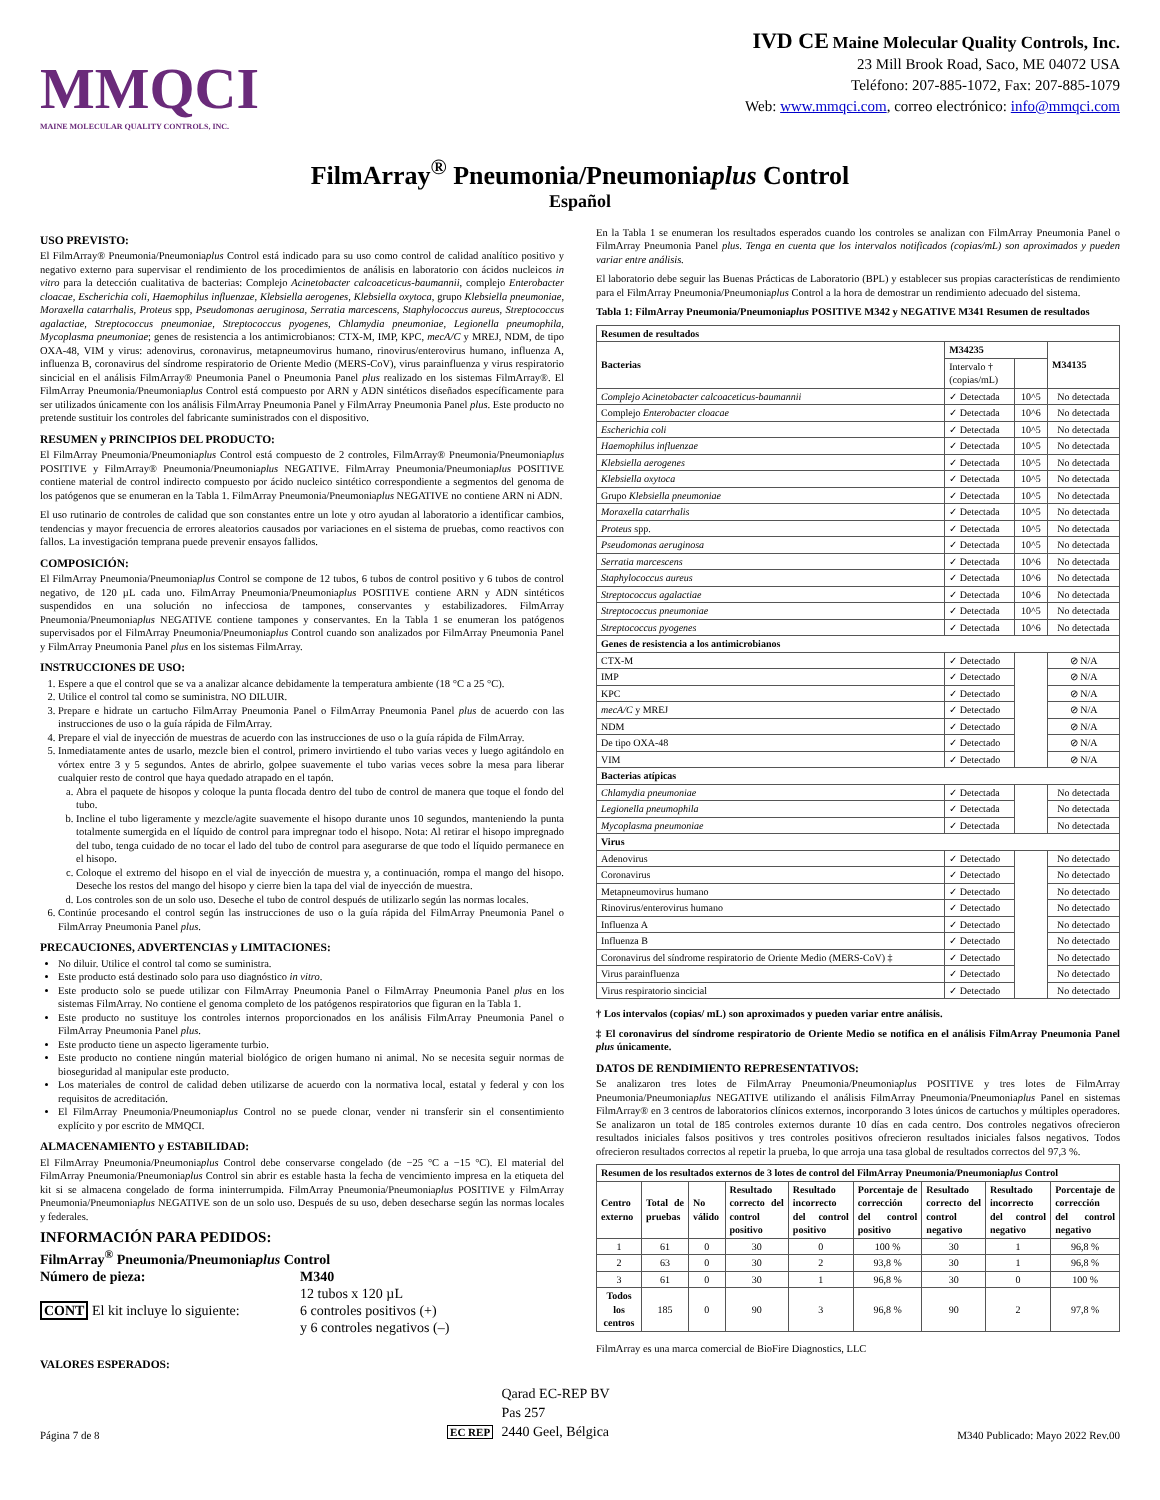MMQCI
MAINE MOLECULAR QUALITY CONTROLS, INC.
IVD CE Maine Molecular Quality Controls, Inc.
23 Mill Brook Road, Saco, ME 04072 USA
Teléfono: 207-885-1072, Fax: 207-885-1079
Web: www.mmqci.com, correo electrónico: info@mmqci.com
FilmArray<sup>®</sup> Pneumonia/Pneumoniaplus Control
Español
USO PREVISTO:
El FilmArray® Pneumonia/Pneumoniaplus Control está indicado para su uso como control de calidad analítico positivo y negativo externo para supervisar el rendimiento de los procedimientos de análisis en laboratorio con ácidos nucleicos in vitro para la detección cualitativa de bacterias: Complejo Acinetobacter calcoaceticus-baumannii, complejo Enterobacter cloacae, Escherichia coli, Haemophilus influenzae, Klebsiella aerogenes, Klebsiella oxytoca, grupo Klebsiella pneumoniae, Moraxella catarrhalis, Proteus spp, Pseudomonas aeruginosa, Serratia marcescens, Staphylococcus aureus, Streptococcus agalactiae, Streptococcus pneumoniae, Streptococcus pyogenes, Chlamydia pneumoniae, Legionella pneumophila, Mycoplasma pneumoniae; genes de resistencia a los antimicrobianos: CTX-M, IMP, KPC, mecA/C y MREJ, NDM, de tipo OXA-48, VIM y virus: adenovirus, coronavirus, metapneumovirus humano, rinovirus/enterovirus humano, influenza A, influenza B, coronavirus del síndrome respiratorio de Oriente Medio (MERS-CoV), virus parainfluenza y virus respiratorio sincicial en el análisis FilmArray® Pneumonia Panel o Pneumonia Panel plus realizado en los sistemas FilmArray®. El FilmArray Pneumonia/Pneumoniaplus Control está compuesto por ARN y ADN sintéticos diseñados específicamente para ser utilizados únicamente con los análisis FilmArray Pneumonia Panel y FilmArray Pneumonia Panel plus. Este producto no pretende sustituir los controles del fabricante suministrados con el dispositivo.
RESUMEN y PRINCIPIOS DEL PRODUCTO:
El FilmArray Pneumonia/Pneumoniaplus Control está compuesto de 2 controles, FilmArray® Pneumonia/Pneumoniaplus POSITIVE y FilmArray® Pneumonia/Pneumoniaplus NEGATIVE. FilmArray Pneumonia/Pneumoniaplus POSITIVE contiene material de control indirecto compuesto por ácido nucleico sintético correspondiente a segmentos del genoma de los patógenos que se enumeran en la Tabla 1. FilmArray Pneumonia/Pneumoniaplus NEGATIVE no contiene ARN ni ADN.
El uso rutinario de controles de calidad que son constantes entre un lote y otro ayudan al laboratorio a identificar cambios, tendencias y mayor frecuencia de errores aleatorios causados por variaciones en el sistema de pruebas, como reactivos con fallos. La investigación temprana puede prevenir ensayos fallidos.
COMPOSICIÓN:
El FilmArray Pneumonia/Pneumoniaplus Control se compone de 12 tubos, 6 tubos de control positivo y 6 tubos de control negativo, de 120 µL cada uno. FilmArray Pneumonia/Pneumoniaplus POSITIVE contiene ARN y ADN sintéticos suspendidos en una solución no infecciosa de tampones, conservantes y estabilizadores. FilmArray Pneumonia/Pneumoniaplus NEGATIVE contiene tampones y conservantes. En la Tabla 1 se enumeran los patógenos supervisados por el FilmArray Pneumonia/Pneumoniaplus Control cuando son analizados por FilmArray Pneumonia Panel y FilmArray Pneumonia Panel plus en los sistemas FilmArray.
INSTRUCCIONES DE USO:
1. Espere a que el control que se va a analizar alcance debidamente la temperatura ambiente (18 °C a 25 °C).
2. Utilice el control tal como se suministra. NO DILUIR.
3. Prepare e hidrate un cartucho FilmArray Pneumonia Panel o FilmArray Pneumonia Panel plus de acuerdo con las instrucciones de uso o la guía rápida de FilmArray.
4. Prepare el vial de inyección de muestras de acuerdo con las instrucciones de uso o la guía rápida de FilmArray.
5. Inmediatamente antes de usarlo, mezcle bien el control, primero invirtiendo el tubo varias veces y luego agitándolo en vórtex entre 3 y 5 segundos. Antes de abrirlo, golpee suavemente el tubo varias veces sobre la mesa para liberar cualquier resto de control que haya quedado atrapado en el tapón.
a. Abra el paquete de hisopos y coloque la punta flocada dentro del tubo de control de manera que toque el fondo del tubo.
b. Incline el tubo ligeramente y mezcle/agite suavemente el hisopo durante unos 10 segundos, manteniendo la punta totalmente sumergida en el líquido de control para impregnar todo el hisopo. Nota: Al retirar el hisopo impregnado del tubo, tenga cuidado de no tocar el lado del tubo de control para asegurarse de que todo el líquido permanece en el hisopo.
c. Coloque el extremo del hisopo en el vial de inyección de muestra y, a continuación, rompa el mango del hisopo. Deseche los restos del mango del hisopo y cierre bien la tapa del vial de inyección de muestra.
d. Los controles son de un solo uso. Deseche el tubo de control después de utilizarlo según las normas locales.
6. Continúe procesando el control según las instrucciones de uso o la guía rápida del FilmArray Pneumonia Panel o FilmArray Pneumonia Panel plus.
PRECAUCIONES, ADVERTENCIAS y LIMITACIONES:
No diluir. Utilice el control tal como se suministra.
Este producto está destinado solo para uso diagnóstico in vitro.
Este producto solo se puede utilizar con FilmArray Pneumonia Panel o FilmArray Pneumonia Panel plus en los sistemas FilmArray. No contiene el genoma completo de los patógenos respiratorios que figuran en la Tabla 1.
Este producto no sustituye los controles internos proporcionados en los análisis FilmArray Pneumonia Panel o FilmArray Pneumonia Panel plus.
Este producto tiene un aspecto ligeramente turbio.
Este producto no contiene ningún material biológico de origen humano ni animal. No se necesita seguir normas de bioseguridad al manipular este producto.
Los materiales de control de calidad deben utilizarse de acuerdo con la normativa local, estatal y federal y con los requisitos de acreditación.
El FilmArray Pneumonia/Pneumoniaplus Control no se puede clonar, vender ni transferir sin el consentimiento explícito y por escrito de MMQCI.
ALMACENAMIENTO y ESTABILIDAD:
El FilmArray Pneumonia/Pneumoniaplus Control debe conservarse congelado (de −25 °C a −15 °C). El material del FilmArray Pneumonia/Pneumoniaplus Control sin abrir es estable hasta la fecha de vencimiento impresa en la etiqueta del kit si se almacena congelado de forma ininterrumpida. FilmArray Pneumonia/Pneumoniaplus POSITIVE y FilmArray Pneumonia/Pneumoniaplus NEGATIVE son de un solo uso. Después de su uso, deben desecharse según las normas locales y federales.
INFORMACIÓN PARA PEDIDOS:
FilmArray<sup>®</sup> Pneumonia/Pneumoniaplus Control
| Número de pieza: | M340 |
| CONT El kit incluye lo siguiente: | 12 tubos x 120 µL 6 controles positivos (+) y 6 controles negativos (–) |
VALORES ESPERADOS:
En la Tabla 1 se enumeran los resultados esperados cuando los controles se analizan con FilmArray Pneumonia Panel o FilmArray Pneumonia Panel plus. Tenga en cuenta que los intervalos notificados (copias/mL) son aproximados y pueden variar entre análisis.
El laboratorio debe seguir las Buenas Prácticas de Laboratorio (BPL) y establecer sus propias características de rendimiento para el FilmArray Pneumonia/Pneumoniaplus Control a la hora de demostrar un rendimiento adecuado del sistema.
Tabla 1: FilmArray Pneumonia/Pneumoniaplus POSITIVE M342 y NEGATIVE M341 Resumen de resultados
| Resumen de resultados | | | |
| --- | --- | --- | --- |
| Bacterias | M34235 | | M34135 |
| | Intervalo † (copias/mL) | | |
| Complejo Acinetobacter calcoaceticus-baumannii | ✓ Detectada | 10^5 | No detectada |
| Complejo Enterobacter cloacae | ✓ Detectada | 10^6 | No detectada |
| Escherichia coli | ✓ Detectada | 10^5 | No detectada |
| Haemophilus influenzae | ✓ Detectada | 10^5 | No detectada |
| Klebsiella aerogenes | ✓ Detectada | 10^5 | No detectada |
| Klebsiella oxytoca | ✓ Detectada | 10^5 | No detectada |
| Grupo Klebsiella pneumoniae | ✓ Detectada | 10^5 | No detectada |
| Moraxella catarrhalis | ✓ Detectada | 10^5 | No detectada |
| Proteus spp. | ✓ Detectada | 10^5 | No detectada |
| Pseudomonas aeruginosa | ✓ Detectada | 10^5 | No detectada |
| Serratia marcescens | ✓ Detectada | 10^6 | No detectada |
| Staphylococcus aureus | ✓ Detectada | 10^6 | No detectada |
| Streptococcus agalactiae | ✓ Detectada | 10^6 | No detectada |
| Streptococcus pneumoniae | ✓ Detectada | 10^5 | No detectada |
| Streptococcus pyogenes | ✓ Detectada | 10^6 | No detectada |
| Genes de resistencia a los antimicrobianos | | | |
| CTX-M | ✓ Detectado | | ⊘ N/A |
| IMP | ✓ Detectado | | ⊘ N/A |
| KPC | ✓ Detectado | | ⊘ N/A |
| mecA/C y MREJ | ✓ Detectado | | ⊘ N/A |
| NDM | ✓ Detectado | | ⊘ N/A |
| De tipo OXA-48 | ✓ Detectado | | ⊘ N/A |
| VIM | ✓ Detectado | | ⊘ N/A |
| Bacterias atípicas | | | |
| Chlamydia pneumoniae | ✓ Detectada | | No detectada |
| Legionella pneumophila | ✓ Detectada | | No detectada |
| Mycoplasma pneumoniae | ✓ Detectada | | No detectada |
| Virus | | | |
| Adenovirus | ✓ Detectado | | No detectado |
| Coronavirus | ✓ Detectado | | No detectado |
| Metapneumovirus humano | ✓ Detectado | | No detectado |
| Rinovirus/enterovirus humano | ✓ Detectado | | No detectado |
| Influenza A | ✓ Detectado | | No detectado |
| Influenza B | ✓ Detectado | | No detectado |
| Coronavirus del síndrome respiratorio de Oriente Medio (MERS-CoV) ‡ | ✓ Detectado | | No detectado |
| Virus parainfluenza | ✓ Detectado | | No detectado |
| Virus respiratorio sincicial | ✓ Detectado | | No detectado |
† Los intervalos (copias/ mL) son aproximados y pueden variar entre análisis.
‡ El coronavirus del síndrome respiratorio de Oriente Medio se notifica en el análisis FilmArray Pneumonia Panel plus únicamente.
DATOS DE RENDIMIENTO REPRESENTATIVOS:
Se analizaron tres lotes de FilmArray Pneumonia/Pneumoniaplus POSITIVE y tres lotes de FilmArray Pneumonia/Pneumoniaplus NEGATIVE utilizando el análisis FilmArray Pneumonia/Pneumoniaplus Panel en sistemas FilmArray® en 3 centros de laboratorios clínicos externos, incorporando 3 lotes únicos de cartuchos y múltiples operadores. Se analizaron un total de 185 controles externos durante 10 días en cada centro. Dos controles negativos ofrecieron resultados iniciales falsos positivos y tres controles positivos ofrecieron resultados iniciales falsos negativos. Todos ofrecieron resultados correctos al repetir la prueba, lo que arroja una tasa global de resultados correctos del 97,3 %.
| Resumen de los resultados externos de 3 lotes de control del FilmArray Pneumonia/Pneumonia plus Control | | | | | | | | |
| --- | --- | --- | --- | --- | --- | --- | --- | --- |
| Centro externo | Total de pruebas | No válido | Resultado correcto del control positivo | Resultado incorrecto del control positivo | Porcentaje de corrección del control positivo | Resultado correcto del control negativo | Resultado incorrecto del control negativo | Porcentaje de corrección del control negativo |
| 1 | 61 | 0 | 30 | 0 | 100 % | 30 | 1 | 96,8 % |
| 2 | 63 | 0 | 30 | 2 | 93,8 % | 30 | 1 | 96,8 % |
| 3 | 61 | 0 | 30 | 1 | 96,8 % | 30 | 0 | 100 % |
| Todos los centros | 185 | 0 | 90 | 3 | 96,8 % | 90 | 2 | 97,8 % |
FilmArray es una marca comercial de BioFire Diagnostics, LLC
Página 7 de 8 EC REP Qarad EC-REP BV
Pas 257
2440 Geel, Bélgica M340 Publicado: Mayo 2022 Rev.00